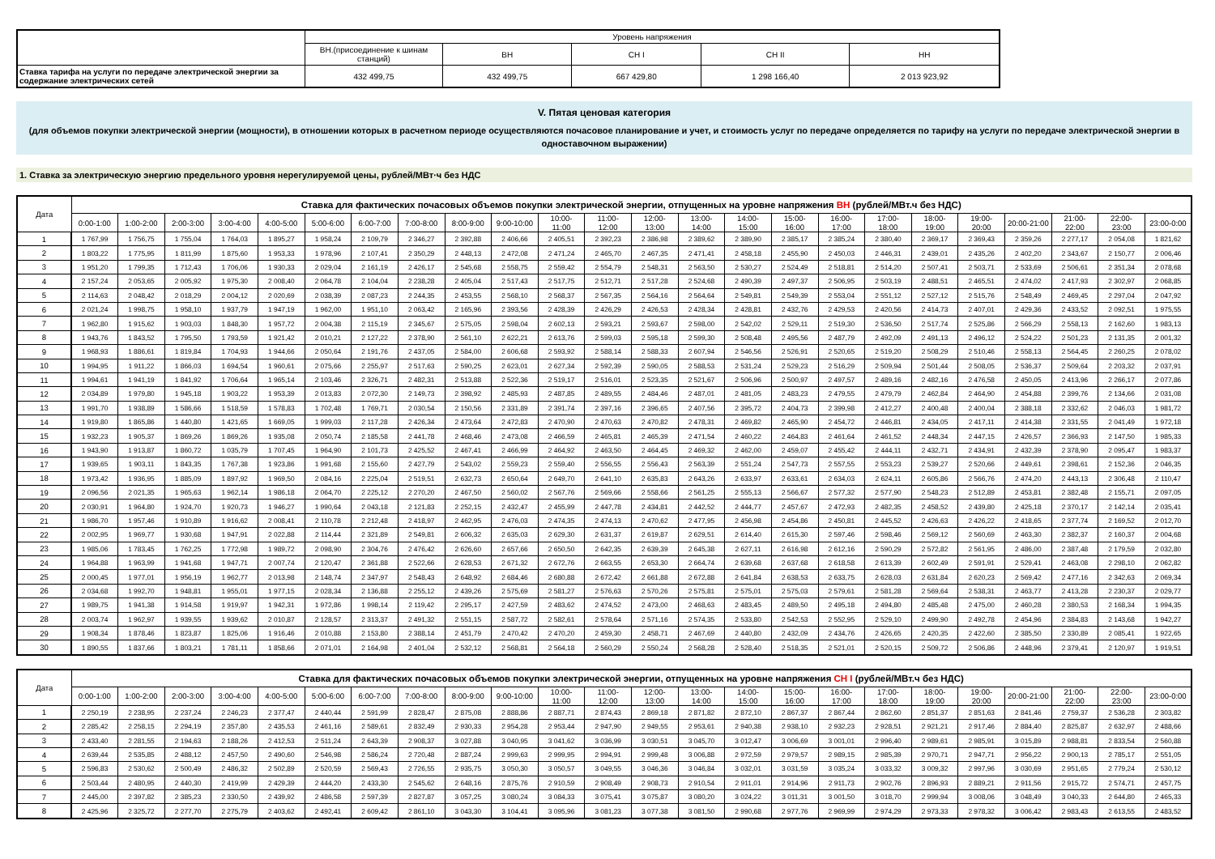| | Уровень напряжения | | | | |
| | ВН.(присоединение к шинам станций) | ВН | СН I | СН II | НН |
| Ставка тарифа на услуги по передаче электрической энергии за содержание электрических сетей | 432 499,75 | 432 499,75 | 667 429,80 | 1 298 166,40 | 2 013 923,92 |
V. Пятая ценовая категория
(для объемов покупки электрической энергии (мощности), в отношении которых в расчетном периоде осуществляются почасовое планирование и учет, и стоимость услуг по передаче определяется по тарифу на услуги по передаче электрической энергии в одноставочном выражении)
1. Ставка за электрическую энергию предельного уровня нерегулируемой цены, рублей/МВт·ч без НДС
| Дата | Ставка для фактических почасовых объемов покупки электрической энергии, отпущенных на уровне напряжения ВН (рублей/МВт.ч без НДС) | | | | | | | | | | | | | | | | | | | | | | | |
| --- | --- | --- | --- | --- | --- | --- | --- | --- | --- | --- | --- | --- | --- | --- | --- | --- | --- | --- | --- | --- | --- | --- | --- | --- |
| | 0:00-1:00 | 1:00-2:00 | 2:00-3:00 | 3:00-4:00 | 4:00-5:00 | 5:00-6:00 | 6:00-7:00 | 7:00-8:00 | 8:00-9:00 | 9:00-10:00 | 10:00- 11:00 | 11:00- 12:00 | 12:00- 13:00 | 13:00- 14:00 | 14:00- 15:00 | 15:00- 16:00 | 16:00- 17:00 | 17:00- 18:00 | 18:00- 19:00 | 19:00- 20:00 | 20:00-21:00 | 21:00- 22:00 | 22:00- 23:00 | 23:00-0:00 |
| 1 | 1 767,99 | 1 756,75 | 1 755,04 | 1 764,03 | 1 895,27 | 1 958,24 | 2 109,79 | 2 346,27 | 2 392,88 | 2 406,66 | 2 405,51 | 2 392,23 | 2 386,98 | 2 389,62 | 2 389,90 | 2 385,17 | 2 385,24 | 2 380,40 | 2 369,17 | 2 369,43 | 2 359,26 | 2 277,17 | 2 054,08 | 1 821,62 |
| 2 | 1 803,22 | 1 775,95 | 1 811,99 | 1 875,60 | 1 953,33 | 1 978,96 | 2 107,41 | 2 350,29 | 2 448,13 | 2 472,08 | 2 471,24 | 2 465,70 | 2 467,35 | 2 471,41 | 2 458,18 | 2 455,90 | 2 450,03 | 2 446,31 | 2 439,01 | 2 435,26 | 2 402,20 | 2 343,67 | 2 150,77 | 2 006,46 |
| 3 | 1 951,20 | 1 799,35 | 1 712,43 | 1 706,06 | 1 930,33 | 2 029,04 | 2 161,19 | 2 426,17 | 2 545,68 | 2 558,75 | 2 559,42 | 2 554,79 | 2 548,31 | 2 563,50 | 2 530,27 | 2 524,49 | 2 518,81 | 2 514,20 | 2 507,41 | 2 503,71 | 2 533,69 | 2 506,61 | 2 351,34 | 2 078,68 |
| 4 | 2 157,24 | 2 053,65 | 2 005,92 | 1 975,30 | 2 008,40 | 2 064,78 | 2 104,04 | 2 238,28 | 2 405,04 | 2 517,43 | 2 517,75 | 2 512,71 | 2 517,28 | 2 524,68 | 2 490,39 | 2 497,37 | 2 506,95 | 2 503,19 | 2 488,51 | 2 465,51 | 2 474,02 | 2 417,93 | 2 302,97 | 2 068,85 |
| 5 | 2 114,63 | 2 048,42 | 2 018,29 | 2 004,12 | 2 020,69 | 2 038,39 | 2 087,23 | 2 244,35 | 2 453,55 | 2 568,10 | 2 568,37 | 2 567,35 | 2 564,16 | 2 564,64 | 2 549,81 | 2 549,39 | 2 553,04 | 2 551,12 | 2 527,12 | 2 515,76 | 2 548,49 | 2 469,45 | 2 297,04 | 2 047,92 |
| 6 | 2 021,24 | 1 998,75 | 1 958,10 | 1 937,79 | 1 947,19 | 1 962,00 | 1 951,10 | 2 063,42 | 2 165,96 | 2 393,56 | 2 428,39 | 2 426,29 | 2 426,53 | 2 428,34 | 2 428,81 | 2 432,76 | 2 429,53 | 2 420,56 | 2 414,73 | 2 407,01 | 2 429,36 | 2 433,52 | 2 092,51 | 1 975,55 |
| 7 | 1 962,80 | 1 915,62 | 1 903,03 | 1 848,30 | 1 957,72 | 2 004,38 | 2 115,19 | 2 345,67 | 2 575,05 | 2 598,04 | 2 602,13 | 2 593,21 | 2 593,67 | 2 598,00 | 2 542,02 | 2 529,11 | 2 519,30 | 2 536,50 | 2 517,74 | 2 525,86 | 2 566,29 | 2 558,13 | 2 162,60 | 1 983,13 |
| 8 | 1 943,76 | 1 843,52 | 1 795,50 | 1 793,59 | 1 921,42 | 2 010,21 | 2 127,22 | 2 378,90 | 2 561,10 | 2 622,21 | 2 613,76 | 2 599,03 | 2 595,18 | 2 599,30 | 2 508,48 | 2 495,56 | 2 487,79 | 2 492,09 | 2 491,13 | 2 496,12 | 2 524,22 | 2 501,23 | 2 131,35 | 2 001,32 |
| 9 | 1 968,93 | 1 886,61 | 1 819,84 | 1 704,93 | 1 944,66 | 2 050,64 | 2 191,76 | 2 437,05 | 2 584,00 | 2 606,68 | 2 593,92 | 2 588,14 | 2 588,33 | 2 607,94 | 2 546,56 | 2 526,91 | 2 520,65 | 2 519,20 | 2 508,29 | 2 510,46 | 2 558,13 | 2 564,45 | 2 260,25 | 2 078,02 |
| 10 | 1 994,95 | 1 911,22 | 1 866,03 | 1 694,54 | 1 960,61 | 2 075,66 | 2 255,97 | 2 517,63 | 2 590,25 | 2 623,01 | 2 627,34 | 2 592,39 | 2 590,05 | 2 588,53 | 2 531,24 | 2 529,23 | 2 516,29 | 2 509,94 | 2 501,44 | 2 508,05 | 2 536,37 | 2 509,64 | 2 203,32 | 2 037,91 |
| 11 | 1 994,61 | 1 941,19 | 1 841,92 | 1 706,64 | 1 965,14 | 2 103,46 | 2 326,71 | 2 482,31 | 2 513,88 | 2 522,36 | 2 519,17 | 2 516,01 | 2 523,35 | 2 521,67 | 2 506,96 | 2 500,97 | 2 497,57 | 2 489,16 | 2 482,16 | 2 476,58 | 2 450,05 | 2 413,96 | 2 266,17 | 2 077,86 |
| 12 | 2 034,89 | 1 979,80 | 1 945,18 | 1 903,22 | 1 953,39 | 2 013,83 | 2 072,30 | 2 149,73 | 2 398,92 | 2 485,93 | 2 487,85 | 2 489,55 | 2 484,46 | 2 487,01 | 2 481,05 | 2 483,23 | 2 479,55 | 2 479,79 | 2 462,84 | 2 464,90 | 2 454,88 | 2 399,76 | 2 134,66 | 2 031,08 |
| 13 | 1 991,70 | 1 938,89 | 1 586,66 | 1 518,59 | 1 578,83 | 1 702,48 | 1 769,71 | 2 030,54 | 2 150,56 | 2 331,89 | 2 391,74 | 2 397,16 | 2 396,65 | 2 407,56 | 2 395,72 | 2 404,73 | 2 399,98 | 2 412,27 | 2 400,48 | 2 400,04 | 2 388,18 | 2 332,62 | 2 046,03 | 1 981,72 |
| 14 | 1 919,80 | 1 865,86 | 1 440,80 | 1 421,65 | 1 669,05 | 1 999,03 | 2 117,28 | 2 426,34 | 2 473,64 | 2 472,83 | 2 470,90 | 2 470,63 | 2 470,82 | 2 478,31 | 2 469,82 | 2 465,90 | 2 454,72 | 2 446,81 | 2 434,05 | 2 417,11 | 2 414,38 | 2 331,55 | 2 041,49 | 1 972,18 |
| 15 | 1 932,23 | 1 905,37 | 1 869,26 | 1 869,26 | 1 935,08 | 2 050,74 | 2 185,58 | 2 441,78 | 2 468,46 | 2 473,08 | 2 466,59 | 2 465,81 | 2 465,39 | 2 471,54 | 2 460,22 | 2 464,83 | 2 461,64 | 2 461,52 | 2 448,34 | 2 447,15 | 2 426,57 | 2 366,93 | 2 147,50 | 1 985,33 |
| 16 | 1 943,90 | 1 913,87 | 1 860,72 | 1 035,79 | 1 707,45 | 1 964,90 | 2 101,73 | 2 425,52 | 2 467,41 | 2 466,99 | 2 464,92 | 2 463,50 | 2 464,45 | 2 469,32 | 2 462,00 | 2 459,07 | 2 455,42 | 2 444,11 | 2 432,71 | 2 434,91 | 2 432,39 | 2 378,90 | 2 095,47 | 1 983,37 |
| 17 | 1 939,65 | 1 903,11 | 1 843,35 | 1 767,38 | 1 923,86 | 1 991,68 | 2 155,60 | 2 427,79 | 2 543,02 | 2 559,23 | 2 559,40 | 2 556,55 | 2 556,43 | 2 563,39 | 2 551,24 | 2 547,73 | 2 557,55 | 2 553,23 | 2 539,27 | 2 520,66 | 2 449,61 | 2 398,61 | 2 152,36 | 2 046,35 |
| 18 | 1 973,42 | 1 936,95 | 1 885,09 | 1 897,92 | 1 969,50 | 2 084,16 | 2 225,04 | 2 519,51 | 2 632,73 | 2 650,64 | 2 649,70 | 2 641,10 | 2 635,83 | 2 643,26 | 2 633,97 | 2 633,61 | 2 634,03 | 2 624,11 | 2 605,86 | 2 566,76 | 2 474,20 | 2 443,13 | 2 306,48 | 2 110,47 |
| 19 | 2 096,56 | 2 021,35 | 1 965,63 | 1 962,14 | 1 986,18 | 2 064,70 | 2 225,12 | 2 270,20 | 2 467,50 | 2 560,02 | 2 567,76 | 2 569,66 | 2 558,66 | 2 561,25 | 2 555,13 | 2 566,67 | 2 577,32 | 2 577,90 | 2 548,23 | 2 512,89 | 2 453,81 | 2 382,48 | 2 155,71 | 2 097,05 |
| 20 | 2 030,91 | 1 964,80 | 1 924,70 | 1 920,73 | 1 946,27 | 1 990,64 | 2 043,18 | 2 121,83 | 2 252,15 | 2 432,47 | 2 455,99 | 2 447,78 | 2 434,81 | 2 442,52 | 2 444,77 | 2 457,67 | 2 472,93 | 2 482,35 | 2 458,52 | 2 439,80 | 2 425,18 | 2 370,17 | 2 142,14 | 2 035,41 |
| 21 | 1 986,70 | 1 957,46 | 1 910,89 | 1 916,62 | 2 008,41 | 2 110,78 | 2 212,48 | 2 418,97 | 2 462,95 | 2 476,03 | 2 474,35 | 2 474,13 | 2 470,62 | 2 477,95 | 2 456,98 | 2 454,86 | 2 450,81 | 2 445,52 | 2 426,63 | 2 426,22 | 2 418,65 | 2 377,74 | 2 169,52 | 2 012,70 |
| 22 | 2 002,95 | 1 969,77 | 1 930,68 | 1 947,91 | 2 022,88 | 2 114,44 | 2 321,89 | 2 549,81 | 2 606,32 | 2 635,03 | 2 629,30 | 2 631,37 | 2 619,87 | 2 629,51 | 2 614,40 | 2 615,30 | 2 597,46 | 2 598,46 | 2 569,12 | 2 560,69 | 2 463,30 | 2 382,37 | 2 160,37 | 2 004,68 |
| 23 | 1 985,06 | 1 783,45 | 1 762,25 | 1 772,98 | 1 989,72 | 2 098,90 | 2 304,76 | 2 476,42 | 2 626,60 | 2 657,66 | 2 650,50 | 2 642,35 | 2 639,39 | 2 645,38 | 2 627,11 | 2 616,98 | 2 612,16 | 2 590,29 | 2 572,82 | 2 561,95 | 2 486,00 | 2 387,48 | 2 179,59 | 2 032,80 |
| 24 | 1 964,88 | 1 963,99 | 1 941,68 | 1 947,71 | 2 007,74 | 2 120,47 | 2 361,88 | 2 522,66 | 2 628,53 | 2 671,32 | 2 672,76 | 2 663,55 | 2 653,30 | 2 664,74 | 2 639,68 | 2 637,68 | 2 618,58 | 2 613,39 | 2 602,49 | 2 591,91 | 2 529,41 | 2 463,08 | 2 298,10 | 2 062,82 |
| 25 | 2 000,45 | 1 977,01 | 1 956,19 | 1 962,77 | 2 013,98 | 2 148,74 | 2 347,97 | 2 548,43 | 2 648,92 | 2 684,46 | 2 680,88 | 2 672,42 | 2 661,88 | 2 672,88 | 2 641,84 | 2 638,53 | 2 633,75 | 2 628,03 | 2 631,84 | 2 620,23 | 2 569,42 | 2 477,16 | 2 342,63 | 2 069,34 |
| 26 | 2 034,68 | 1 992,70 | 1 948,81 | 1 955,01 | 1 977,15 | 2 028,34 | 2 136,88 | 2 255,12 | 2 439,26 | 2 575,69 | 2 581,27 | 2 576,63 | 2 570,26 | 2 575,81 | 2 575,01 | 2 575,03 | 2 579,61 | 2 581,28 | 2 569,64 | 2 538,31 | 2 463,77 | 2 413,28 | 2 230,37 | 2 029,77 |
| 27 | 1 989,75 | 1 941,38 | 1 914,58 | 1 919,97 | 1 942,31 | 1 972,86 | 1 998,14 | 2 119,42 | 2 295,17 | 2 427,59 | 2 483,62 | 2 474,52 | 2 473,00 | 2 468,63 | 2 483,45 | 2 489,50 | 2 495,18 | 2 494,80 | 2 485,48 | 2 475,00 | 2 460,28 | 2 380,53 | 2 168,34 | 1 994,35 |
| 28 | 2 003,74 | 1 962,97 | 1 939,55 | 1 939,62 | 2 010,87 | 2 128,57 | 2 313,37 | 2 491,32 | 2 551,15 | 2 587,72 | 2 582,61 | 2 578,64 | 2 571,16 | 2 574,35 | 2 533,80 | 2 542,53 | 2 552,95 | 2 529,10 | 2 499,90 | 2 492,78 | 2 454,96 | 2 384,83 | 2 143,68 | 1 942,27 |
| 29 | 1 908,34 | 1 878,46 | 1 823,87 | 1 825,06 | 1 916,46 | 2 010,88 | 2 153,80 | 2 388,14 | 2 451,79 | 2 470,42 | 2 470,20 | 2 459,30 | 2 458,71 | 2 467,69 | 2 440,80 | 2 432,09 | 2 434,76 | 2 426,65 | 2 420,35 | 2 422,60 | 2 385,50 | 2 330,89 | 2 085,41 | 1 922,65 |
| 30 | 1 890,55 | 1 837,66 | 1 803,21 | 1 781,11 | 1 858,66 | 2 071,01 | 2 164,98 | 2 401,04 | 2 532,12 | 2 568,81 | 2 564,18 | 2 560,29 | 2 550,24 | 2 568,28 | 2 528,40 | 2 518,35 | 2 521,01 | 2 520,15 | 2 509,72 | 2 506,86 | 2 448,96 | 2 379,41 | 2 120,97 | 1 919,51 |
| Дата | Ставка для фактических почасовых объемов покупки электрической энергии, отпущенных на уровне напряжения СН I (рублей/МВт.ч без НДС) | | | | | | | | | | | | | | | | | | | | | | | |
| --- | --- | --- | --- | --- | --- | --- | --- | --- | --- | --- | --- | --- | --- | --- | --- | --- | --- | --- | --- | --- | --- | --- | --- | --- |
| | 0:00-1:00 | 1:00-2:00 | 2:00-3:00 | 3:00-4:00 | 4:00-5:00 | 5:00-6:00 | 6:00-7:00 | 7:00-8:00 | 8:00-9:00 | 9:00-10:00 | 10:00- 11:00 | 11:00- 12:00 | 12:00- 13:00 | 13:00- 14:00 | 14:00- 15:00 | 15:00- 16:00 | 16:00- 17:00 | 17:00- 18:00 | 18:00- 19:00 | 19:00- 20:00 | 20:00-21:00 | 21:00- 22:00 | 22:00- 23:00 | 23:00-0:00 |
| 1 | 2 250,19 | 2 238,95 | 2 237,24 | 2 246,23 | 2 377,47 | 2 440,44 | 2 591,99 | 2 828,47 | 2 875,08 | 2 888,86 | 2 887,71 | 2 874,43 | 2 869,18 | 2 871,82 | 2 872,10 | 2 867,37 | 2 867,44 | 2 862,60 | 2 851,37 | 2 851,63 | 2 841,46 | 2 759,37 | 2 536,28 | 2 303,82 |
| 2 | 2 285,42 | 2 258,15 | 2 294,19 | 2 357,80 | 2 435,53 | 2 461,16 | 2 589,61 | 2 832,49 | 2 930,33 | 2 954,28 | 2 953,44 | 2 947,90 | 2 949,55 | 2 953,61 | 2 940,38 | 2 938,10 | 2 932,23 | 2 928,51 | 2 921,21 | 2 917,46 | 2 884,40 | 2 825,87 | 2 632,97 | 2 488,66 |
| 3 | 2 433,40 | 2 281,55 | 2 194,63 | 2 188,26 | 2 412,53 | 2 511,24 | 2 643,39 | 2 908,37 | 3 027,88 | 3 040,95 | 3 041,62 | 3 036,99 | 3 030,51 | 3 045,70 | 3 012,47 | 3 006,69 | 3 001,01 | 2 996,40 | 2 989,61 | 2 985,91 | 3 015,89 | 2 988,81 | 2 833,54 | 2 560,88 |
| 4 | 2 639,44 | 2 535,85 | 2 488,12 | 2 457,50 | 2 490,60 | 2 546,98 | 2 586,24 | 2 720,48 | 2 887,24 | 2 999,63 | 2 999,95 | 2 994,91 | 2 999,48 | 3 006,88 | 2 972,59 | 2 979,57 | 2 989,15 | 2 985,39 | 2 970,71 | 2 947,71 | 2 956,22 | 2 900,13 | 2 785,17 | 2 551,05 |
| 5 | 2 596,83 | 2 530,62 | 2 500,49 | 2 486,32 | 2 502,89 | 2 520,59 | 2 569,43 | 2 726,55 | 2 935,75 | 3 050,30 | 3 050,57 | 3 049,55 | 3 046,36 | 3 046,84 | 3 032,01 | 3 031,59 | 3 035,24 | 3 033,32 | 3 009,32 | 2 997,96 | 3 030,69 | 2 951,65 | 2 779,24 | 2 530,12 |
| 6 | 2 503,44 | 2 480,95 | 2 440,30 | 2 419,99 | 2 429,39 | 2 444,20 | 2 433,30 | 2 545,62 | 2 648,16 | 2 875,76 | 2 910,59 | 2 908,49 | 2 908,73 | 2 910,54 | 2 911,01 | 2 914,96 | 2 911,73 | 2 902,76 | 2 896,93 | 2 889,21 | 2 911,56 | 2 915,72 | 2 574,71 | 2 457,75 |
| 7 | 2 445,00 | 2 397,82 | 2 385,23 | 2 330,50 | 2 439,92 | 2 486,58 | 2 597,39 | 2 827,87 | 3 057,25 | 3 080,24 | 3 084,33 | 3 075,41 | 3 075,87 | 3 080,20 | 3 024,22 | 3 011,31 | 3 001,50 | 3 018,70 | 2 999,94 | 3 008,06 | 3 048,49 | 3 040,33 | 2 644,80 | 2 465,33 |
| 8 | 2 425,96 | 2 325,72 | 2 277,70 | 2 275,79 | 2 403,62 | 2 492,41 | 2 609,42 | 2 861,10 | 3 043,30 | 3 104,41 | 3 095,96 | 3 081,23 | 3 077,38 | 3 081,50 | 2 990,68 | 2 977,76 | 2 969,99 | 2 974,29 | 2 973,33 | 2 978,32 | 3 006,42 | 2 983,43 | 2 613,55 | 2 483,52 |